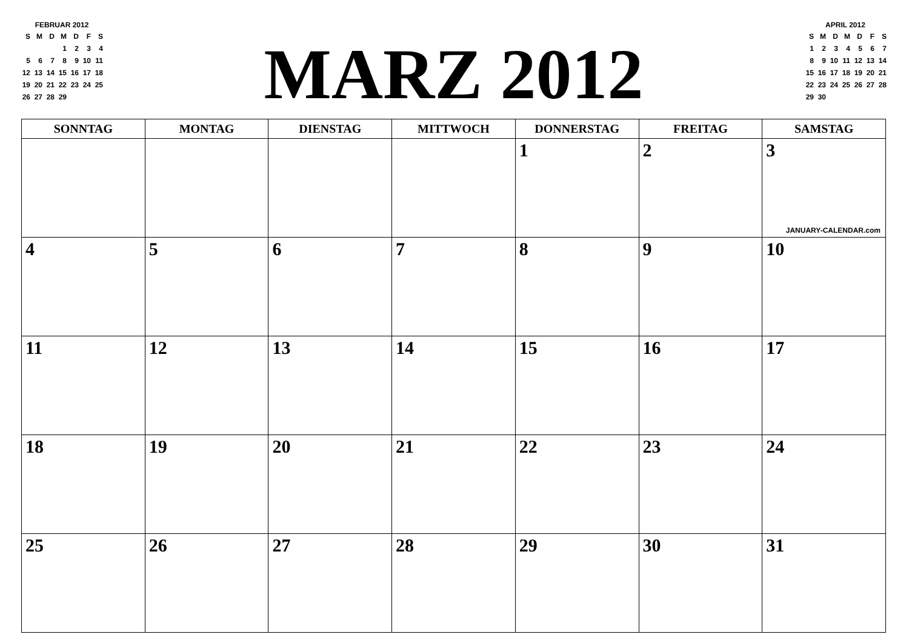FEBRUAR 2012
| S | M | D | M | D | F | S |
| | | | 1 | 2 | 3 | 4 |
| 5 | 6 | 7 | 8 | 9 | 10 | 11 |
| 12 | 13 | 14 | 15 | 16 | 17 | 18 |
| 19 | 20 | 21 | 22 | 23 | 24 | 25 |
| 26 | 27 | 28 | 29 | | | |
MARZ 2012
APRIL 2012
| S | M | D | M | D | F | S |
| 1 | 2 | 3 | 4 | 5 | 6 | 7 |
| 8 | 9 | 10 | 11 | 12 | 13 | 14 |
| 15 | 16 | 17 | 18 | 19 | 20 | 21 |
| 22 | 23 | 24 | 25 | 26 | 27 | 28 |
| 29 | 30 | | | | | |
| SONNTAG | MONTAG | DIENSTAG | MITTWOCH | DONNERSTAG | FREITAG | SAMSTAG |
| --- | --- | --- | --- | --- | --- | --- |
| | | | | 1 | 2 | 3 JANUARY-CALENDAR.com |
| 4 | 5 | 6 | 7 | 8 | 9 | 10 |
| 11 | 12 | 13 | 14 | 15 | 16 | 17 |
| 18 | 19 | 20 | 21 | 22 | 23 | 24 |
| 25 | 26 | 27 | 28 | 29 | 30 | 31 |